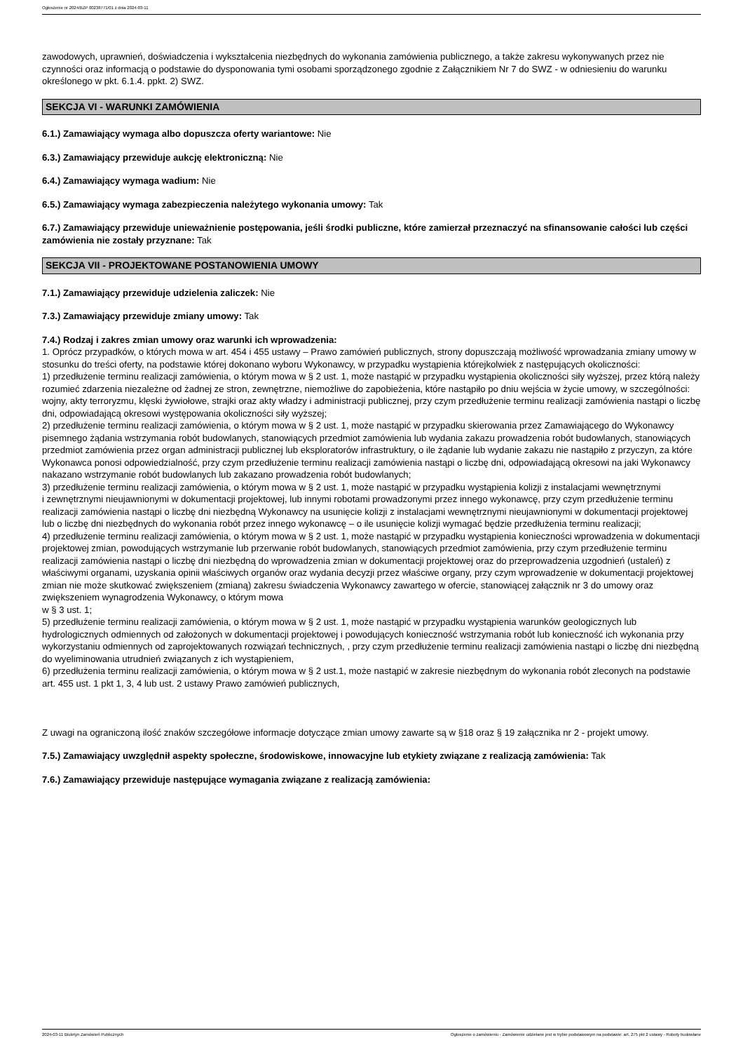Ogłoszenie nr 2024/BZP 00238771/01 z dnia 2024-03-11
zawodowych, uprawnień, doświadczenia i wykształcenia niezbędnych do wykonania zamówienia publicznego, a także zakresu wykonywanych przez nie czynności oraz informacją o podstawie do dysponowania tymi osobami sporządzonego zgodnie z Załącznikiem Nr 7 do SWZ - w odniesieniu do warunku określonego w pkt. 6.1.4. ppkt. 2) SWZ.
SEKCJA VI - WARUNKI ZAMÓWIENIA
6.1.) Zamawiający wymaga albo dopuszcza oferty wariantowe: Nie
6.3.) Zamawiający przewiduje aukcję elektroniczną: Nie
6.4.) Zamawiający wymaga wadium: Nie
6.5.) Zamawiający wymaga zabezpieczenia należytego wykonania umowy: Tak
6.7.) Zamawiający przewiduje unieważnienie postępowania, jeśli środki publiczne, które zamierzał przeznaczyć na sfinansowanie całości lub części zamówienia nie zostały przyznane: Tak
SEKCJA VII - PROJEKTOWANE POSTANOWIENIA UMOWY
7.1.) Zamawiający przewiduje udzielenia zaliczek: Nie
7.3.) Zamawiający przewiduje zmiany umowy: Tak
7.4.) Rodzaj i zakres zmian umowy oraz warunki ich wprowadzenia:
1. Oprócz przypadków, o których mowa w art. 454 i 455 ustawy – Prawo zamówień publicznych, strony dopuszczają możliwość wprowadzania zmiany umowy w stosunku do treści oferty, na podstawie której dokonano wyboru Wykonawcy, w przypadku wystąpienia którejkolwiek z następujących okoliczności:
1) przedłużenie terminu realizacji zamówienia, o którym mowa w § 2 ust. 1, może nastąpić w przypadku wystąpienia okoliczności siły wyższej, przez którą należy rozumieć zdarzenia niezależne od żadnej ze stron, zewnętrzne, niemożliwe do zapobieżenia, które nastąpiło po dniu wejścia w życie umowy, w szczególności: wojny, akty terroryzmu, klęski żywiołowe, strajki oraz akty władzy i administracji publicznej, przy czym przedłużenie terminu realizacji zamówienia nastąpi o liczbę dni, odpowiadającą okresowi występowania okoliczności siły wyższej;
2) przedłużenie terminu realizacji zamówienia, o którym mowa w § 2 ust. 1, może nastąpić w przypadku skierowania przez Zamawiającego do Wykonawcy pisemnego żądania wstrzymania robót budowlanych, stanowiących przedmiot zamówienia lub wydania zakazu prowadzenia robót budowlanych, stanowiących przedmiot zamówienia przez organ administracji publicznej lub eksploratorów infrastruktury, o ile żądanie lub wydanie zakazu nie nastąpiło z przyczyn, za które Wykonawca ponosi odpowiedzialność, przy czym przedłużenie terminu realizacji zamówienia nastąpi o liczbę dni, odpowiadającą okresowi na jaki Wykonawcy nakazano wstrzymanie robót budowlanych lub zakazano prowadzenia robót budowlanych;
3) przedłużenie terminu realizacji zamówienia, o którym mowa w § 2 ust. 1, może nastąpić w przypadku wystąpienia kolizji z instalacjami wewnętrznymi
i zewnętrznymi nieujawnionymi w dokumentacji projektowej, lub innymi robotami prowadzonymi przez innego wykonawcę, przy czym przedłużenie terminu realizacji zamówienia nastąpi o liczbę dni niezbędną Wykonawcy na usunięcie kolizji z instalacjami wewnętrznymi nieujawnionymi w dokumentacji projektowej lub o liczbę dni niezbędnych do wykonania robót przez innego wykonawcę – o ile usunięcie kolizji wymagać będzie przedłużenia terminu realizacji;
4) przedłużenie terminu realizacji zamówienia, o którym mowa w § 2 ust. 1, może nastąpić w przypadku wystąpienia konieczności wprowadzenia w dokumentacji projektowej zmian, powodujących wstrzymanie lub przerwanie robót budowlanych, stanowiących przedmiot zamówienia, przy czym przedłużenie terminu realizacji zamówienia nastąpi o liczbę dni niezbędną do wprowadzenia zmian w dokumentacji projektowej oraz do przeprowadzenia uzgodnień (ustaleń) z właściwymi organami, uzyskania opinii właściwych organów oraz wydania decyzji przez właściwe organy, przy czym wprowadzenie w dokumentacji projektowej zmian nie może skutkować zwiększeniem (zmianą) zakresu świadczenia Wykonawcy zawartego w ofercie, stanowiącej załącznik nr 3 do umowy oraz zwiększeniem wynagrodzenia Wykonawcy, o którym mowa
w § 3 ust. 1;
5) przedłużenie terminu realizacji zamówienia, o którym mowa w § 2 ust. 1, może nastąpić w przypadku wystąpienia warunków geologicznych lub hydrologicznych odmiennych od założonych w dokumentacji projektowej i powodujących konieczność wstrzymania robót lub konieczność ich wykonania przy wykorzystaniu odmiennych od zaprojektowanych rozwiązań technicznych, , przy czym przedłużenie terminu realizacji zamówienia nastąpi o liczbę dni niezbędną do wyeliminowania utrudnień związanych z ich wystąpieniem,
6) przedłużenia terminu realizacji zamówienia, o którym mowa w § 2 ust.1, może nastąpić w zakresie niezbędnym do wykonania robót zleconych na podstawie art. 455 ust. 1 pkt 1, 3, 4 lub ust. 2 ustawy Prawo zamówień publicznych,
Z uwagi na ograniczoną ilość znaków szczegółowe informacje dotyczące zmian umowy zawarte są w §18 oraz § 19 załącznika nr 2 - projekt umowy.
7.5.) Zamawiający uwzględnił aspekty społeczne, środowiskowe, innowacyjne lub etykiety związane z realizacją zamówienia: Tak
7.6.) Zamawiający przewiduje następujące wymagania związane z realizacją zamówienia:
2024-03-11 Biuletyn Zamówień Publicznych Ogłoszenie o zamówieniu - Zamówienie udzielane jest w trybie podstawowym na podstawie: art. 275 pkt 2 ustawy - Roboty budowlane